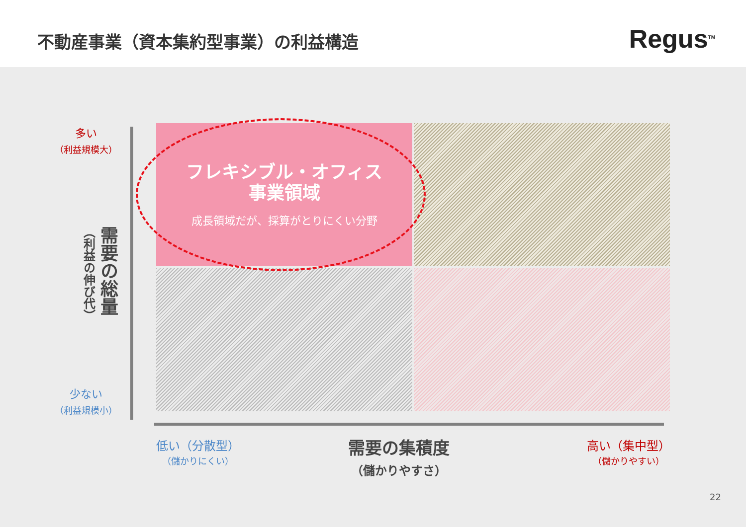不動産事業（資本集約型事業）の利益構造
Regus<sup>TM</sup>
多い
（利益規模大）
需要の総量
（利益の伸び代）
少ない
（利益規模小）
フレキシブル・オフィス
事業領域
成長領域だが、採算がとりにくい分野
低い（分散型）
（儲かりにくい）
需要の集積度
（儲かりやすさ）
高い（集中型）
（儲かりやすい）
22